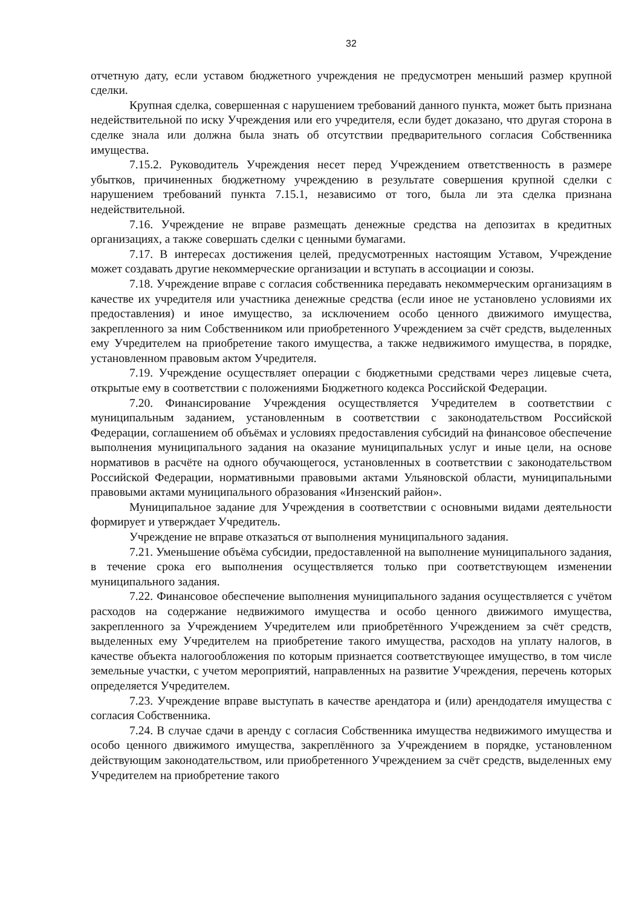32
отчетную дату, если уставом бюджетного учреждения не предусмотрен меньший размер крупной сделки.
Крупная сделка, совершенная с нарушением требований данного пункта, может быть признана недействительной по иску Учреждения или его учредителя, если будет доказано, что другая сторона в сделке знала или должна была знать об отсутствии предварительного согласия Собственника имущества.
7.15.2. Руководитель Учреждения несет перед Учреждением ответственность в размере убытков, причиненных бюджетному учреждению в результате совершения крупной сделки с нарушением требований пункта 7.15.1, независимо от того, была ли эта сделка признана недействительной.
7.16. Учреждение не вправе размещать денежные средства на депозитах в кредитных организациях, а также совершать сделки с ценными бумагами.
7.17. В интересах достижения целей, предусмотренных настоящим Уставом, Учреждение может создавать другие некоммерческие организации и вступать в ассоциации и союзы.
7.18. Учреждение вправе с согласия собственника передавать некоммерческим организациям в качестве их учредителя или участника денежные средства (если иное не установлено условиями их предоставления) и иное имущество, за исключением особо ценного движимого имущества, закрепленного за ним Собственником или приобретенного Учреждением за счёт средств, выделенных ему Учредителем на приобретение такого имущества, а также недвижимого имущества, в порядке, установленном правовым актом Учредителя.
7.19. Учреждение осуществляет операции с бюджетными средствами через лицевые счета, открытые ему в соответствии с положениями Бюджетного кодекса Российской Федерации.
7.20. Финансирование Учреждения осуществляется Учредителем в соответствии с муниципальным заданием, установленным в соответствии с законодательством Российской Федерации, соглашением об объёмах и условиях предоставления субсидий на финансовое обеспечение выполнения муниципального задания на оказание муниципальных услуг и иные цели, на основе нормативов в расчёте на одного обучающегося, установленных в соответствии с законодательством Российской Федерации, нормативными правовыми актами Ульяновской области, муниципальными правовыми актами муниципального образования «Инзенский район».
Муниципальное задание для Учреждения в соответствии с основными видами деятельности формирует и утверждает Учредитель.
Учреждение не вправе отказаться от выполнения муниципального задания.
7.21. Уменьшение объёма субсидии, предоставленной на выполнение муниципального задания, в течение срока его выполнения осуществляется только при соответствующем изменении муниципального задания.
7.22. Финансовое обеспечение выполнения муниципального задания осуществляется с учётом расходов на содержание недвижимого имущества и особо ценного движимого имущества, закрепленного за Учреждением Учредителем или приобретённого Учреждением за счёт средств, выделенных ему Учредителем на приобретение такого имущества, расходов на уплату налогов, в качестве объекта налогообложения по которым признается соответствующее имущество, в том числе земельные участки, с учетом мероприятий, направленных на развитие Учреждения, перечень которых определяется Учредителем.
7.23. Учреждение вправе выступать в качестве арендатора и (или) арендодателя имущества с согласия Собственника.
7.24. В случае сдачи в аренду с согласия Собственника имущества недвижимого имущества и особо ценного движимого имущества, закреплённого за Учреждением в порядке, установленном действующим законодательством, или приобретенного Учреждением за счёт средств, выделенных ему Учредителем на приобретение такого